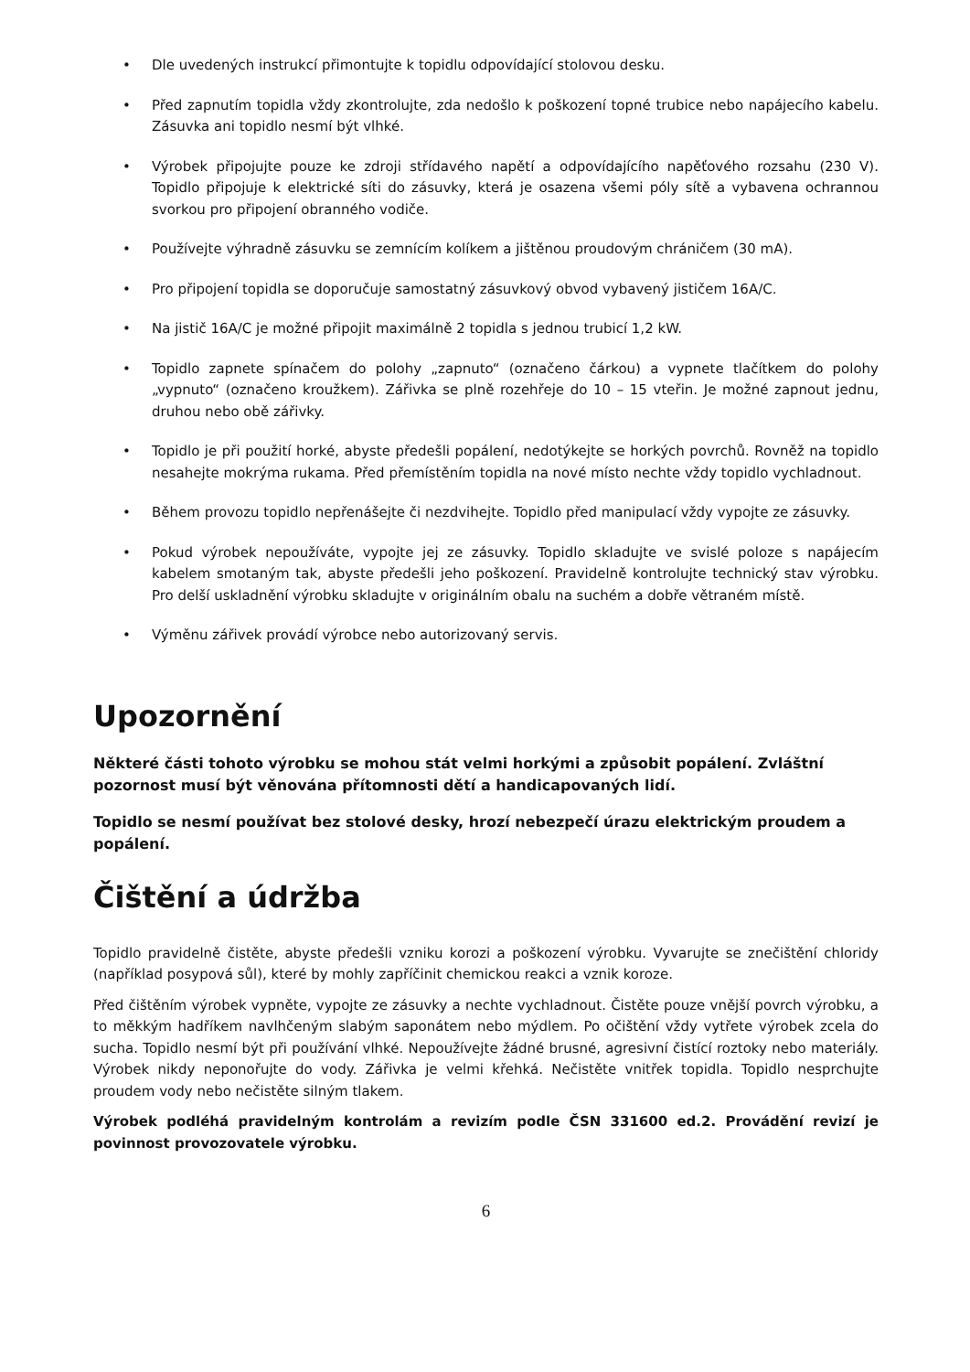• Dle uvedených instrukcí přimontujte k topidlu odpovídající stolovou desku.
• Před zapnutím topidla vždy zkontrolujte, zda nedošlo k poškození topné trubice nebo napájecího kabelu. Zásuvka ani topidlo nesmí být vlhké.
• Výrobek připojujte pouze ke zdroji střídavého napětí a odpovídajícího napěťového rozsahu (230 V). Topidlo připojuje k elektrické síti do zásuvky, která je osazena všemi póly sítě a vybavena ochrannou svorkou pro připojení obranného vodiče.
• Používejte výhradně zásuvku se zemnícím kolíkem a jištěnou proudovým chráničem (30 mA).
• Pro připojení topidla se doporučuje samostatný zásuvkový obvod vybavený jističem 16A/C.
• Na jistič 16A/C je možné připojit maximálně 2 topidla s jednou trubicí 1,2 kW.
• Topidlo zapnete spínačem do polohy „zapnuto“ (označeno čárkou) a vypnete tlačítkem do polohy „vypnuto“ (označeno kroužkem). Zářivka se plně rozehřeje do 10 – 15 vteřin. Je možné zapnout jednu, druhou nebo obě zářivky.
• Topidlo je při použití horké, abyste předešli popálení, nedotýkejte se horkých povrchů. Rovněž na topidlo nesahejte mokrýma rukama. Před přemístěním topidla na nové místo nechte vždy topidlo vychladnout.
• Během provozu topidlo nepřenášejte či nezdvihejte. Topidlo před manipulací vždy vypojte ze zásuvky.
• Pokud výrobek nepoužíváte, vypojte jej ze zásuvky. Topidlo skladujte ve svislé poloze s napájecím kabelem smotaným tak, abyste předešli jeho poškození. Pravidelně kontrolujte technický stav výrobku. Pro delší uskladnění výrobku skladujte v originálním obalu na suchém a dobře větraném místě.
• Výměnu zářivek provádí výrobce nebo autorizovaný servis.
Upozornění
Některé části tohoto výrobku se mohou stát velmi horkými a způsobit popálení. Zvláštní pozornost musí být věnována přítomnosti dětí a handicapovaných lidí.
Topidlo se nesmí používat bez stolové desky, hrozí nebezpečí úrazu elektrickým proudem a popálení.
Čištění a údržba
Topidlo pravidelně čistěte, abyste předešli vzniku korozi a poškození výrobku. Vyvarujte se znečištění chloridy (například posypová sůl), které by mohly zapříčinit chemickou reakci a vznik koroze.
Před čištěním výrobek vypněte, vypojte ze zásuvky a nechte vychladnout. Čistěte pouze vnější povrch výrobku, a to měkkým hadříkem navlhčeným slabým saponátem nebo mýdlem. Po očištění vždy vytřete výrobek zcela do sucha. Topidlo nesmí být při používání vlhké. Nepoužívejte žádné brusné, agresivní čistící roztoky nebo materiály. Výrobek nikdy neponořujte do vody. Zářivka je velmi křehká. Nečistěte vnitřek topidla. Topidlo nesprchujte proudem vody nebo nečistěte silným tlakem.
Výrobek podléhá pravidelným kontrolám a revizím podle ČSN 331600 ed.2. Provádění revizí je povinnost provozovatele výrobku.
6